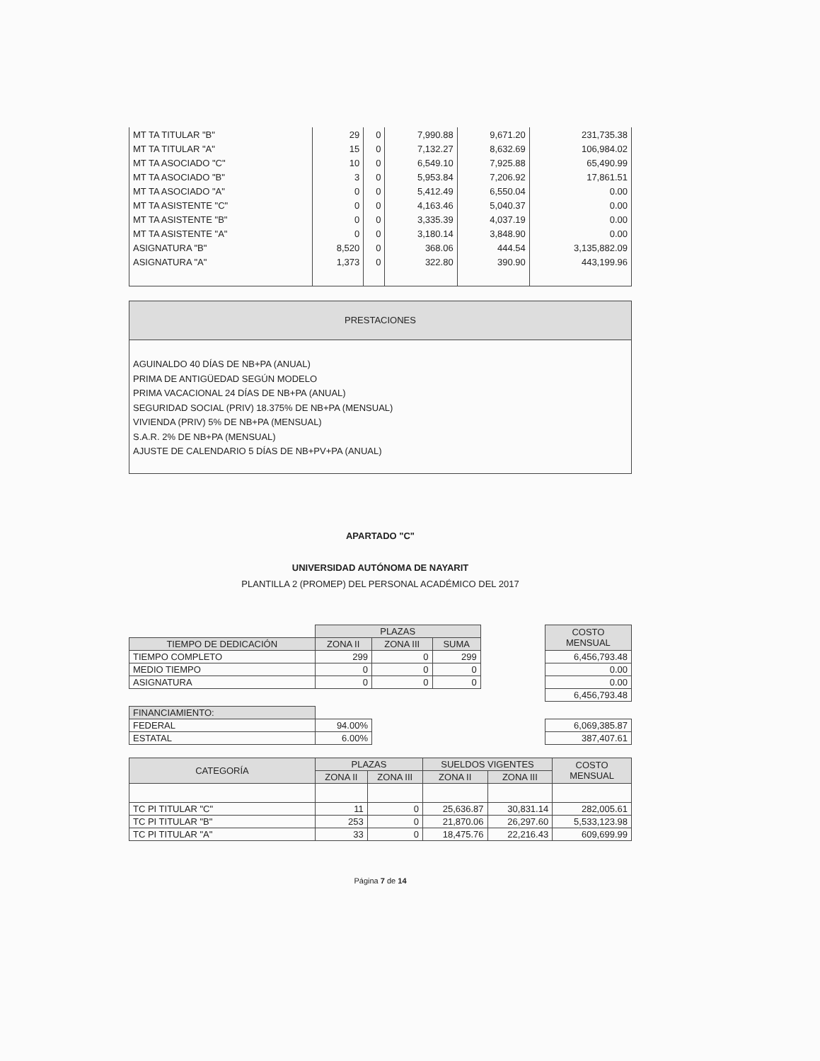| MT TA TITULAR "B" | 29 | 0 | 7,990.88 | 9,671.20 | 231,735.38 |
| MT TA TITULAR "A" | 15 | 0 | 7,132.27 | 8,632.69 | 106,984.02 |
| MT TA ASOCIADO "C" | 10 | 0 | 6,549.10 | 7,925.88 | 65,490.99 |
| MT TA ASOCIADO "B" | 3 | 0 | 5,953.84 | 7,206.92 | 17,861.51 |
| MT TA ASOCIADO "A" | 0 | 0 | 5,412.49 | 6,550.04 | 0.00 |
| MT TA ASISTENTE "C" | 0 | 0 | 4,163.46 | 5,040.37 | 0.00 |
| MT TA ASISTENTE "B" | 0 | 0 | 3,335.39 | 4,037.19 | 0.00 |
| MT TA ASISTENTE "A" | 0 | 0 | 3,180.14 | 3,848.90 | 0.00 |
| ASIGNATURA "B" | 8,520 | 0 | 368.06 | 444.54 | 3,135,882.09 |
| ASIGNATURA "A" | 1,373 | 0 | 322.80 | 390.90 | 443,199.96 |
PRESTACIONES
AGUINALDO 40 DÍAS DE NB+PA (ANUAL)
PRIMA DE ANTIGÜEDAD SEGÚN MODELO
PRIMA VACACIONAL 24 DÍAS DE NB+PA (ANUAL)
SEGURIDAD SOCIAL (PRIV) 18.375% DE NB+PA (MENSUAL)
VIVIENDA (PRIV) 5% DE NB+PA (MENSUAL)
S.A.R. 2% DE NB+PA (MENSUAL)
AJUSTE DE CALENDARIO 5 DÍAS DE NB+PV+PA (ANUAL)
APARTADO "C"
UNIVERSIDAD AUTÓNOMA DE NAYARIT
PLANTILLA 2 (PROMEP) DEL PERSONAL ACADÉMICO DEL 2017
| | PLAZAS | | | | COSTO MENSUAL |
| TIEMPO DE DEDICACIÓN | ZONA II | ZONA III | SUMA | | |
| TIEMPO COMPLETO | 299 | 0 | 299 | | 6,456,793.48 |
| MEDIO TIEMPO | 0 | 0 | 0 | | 0.00 |
| ASIGNATURA | 0 | 0 | 0 | | 0.00 |
| | | | | | 6,456,793.48 |
| FINANCIAMIENTO: | | | | | |
| FEDERAL | 94.00% | | | | 6,069,385.87 |
| ESTATAL | 6.00% | | | | 387,407.61 |
| CATEGORÍA | PLAZAS | | SUELDOS VIGENTES | | COSTO MENSUAL |
| --- | --- | --- | --- | --- | --- |
| | ZONA II | ZONA III | ZONA II | ZONA III | |
| TC PI TITULAR "C" | 11 | 0 | 25,636.87 | 30,831.14 | 282,005.61 |
| TC PI TITULAR "B" | 253 | 0 | 21,870.06 | 26,297.60 | 5,533,123.98 |
| TC PI TITULAR "A" | 33 | 0 | 18,475.76 | 22,216.43 | 609,699.99 |
Página 7 de 14